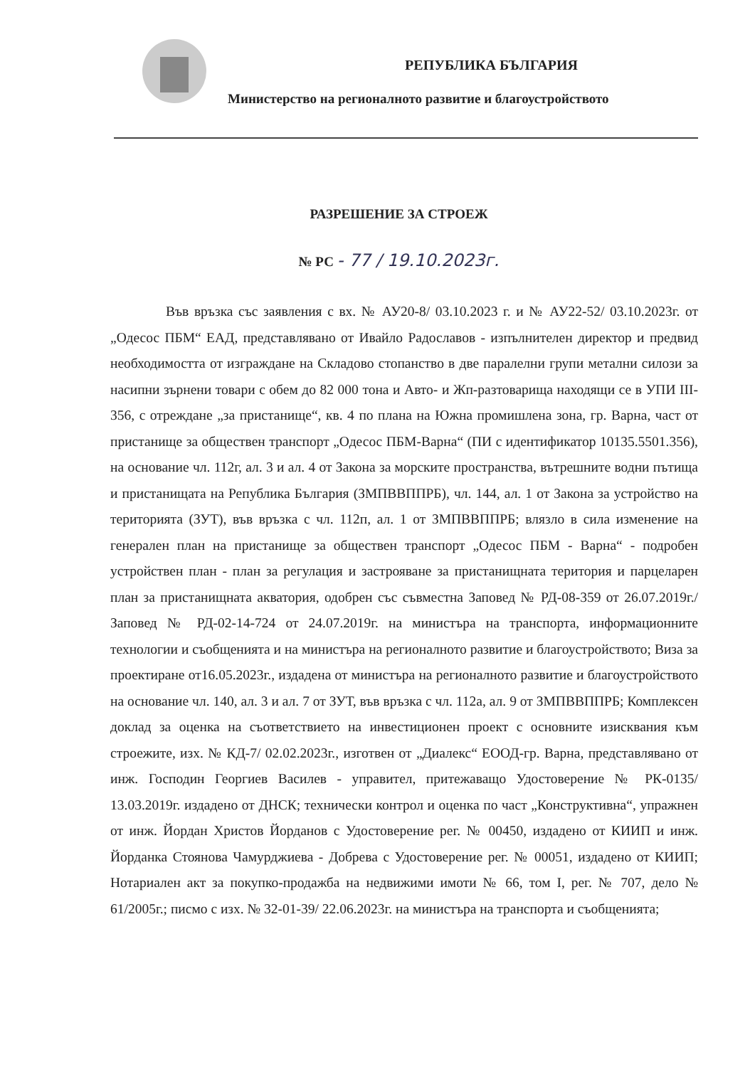РЕПУБЛИКА БЪЛГАРИЯ
Министерство на регионалното развитие и благоустройството
РАЗРЕШЕНИЕ ЗА СТРОЕЖ
№ РС - 77 / 19.10.2023г.
Във връзка със заявления с вх. № АУ20-8/ 03.10.2023 г. и № АУ22-52/ 03.10.2023г. от „Одесос ПБМ“ ЕАД, представлявано от Ивайло Радославов - изпълнителен директор и предвид необходимостта от изграждане на Складово стопанство в две паралелни групи метални силози за насипни зърнени товари с обем до 82 000 тона и Авто- и Жп-разтоварища находящи се в УПИ III-356, с отреждане „за пристанище“, кв. 4 по плана на Южна промишлена зона, гр. Варна, част от пристанище за обществен транспорт „Одесос ПБМ-Варна“ (ПИ с идентификатор 10135.5501.356), на основание чл. 112г, ал. 3 и ал. 4 от Закона за морските пространства, вътрешните водни пътища и пристанищата на Република България (ЗМПВВППРБ), чл. 144, ал. 1 от Закона за устройство на територията (ЗУТ), във връзка с чл. 112п, ал. 1 от ЗМПВВППРБ; влязло в сила изменение на генерален план на пристанище за обществен транспорт „Одесос ПБМ - Варна“ - подробен устройствен план - план за регулация и застрояване за пристанищната територия и парцеларен план за пристанищната акватория, одобрен със съвместна Заповед № РД-08-359 от 26.07.2019г./ Заповед № РД-02-14-724 от 24.07.2019г. на министъра на транспорта, информационните технологии и съобщенията и на министъра на регионалното развитие и благоустройството; Виза за проектиране от16.05.2023г., издадена от министъра на регионалното развитие и благоустройството на основание чл. 140, ал. 3 и ал. 7 от ЗУТ, във връзка с чл. 112а, ал. 9 от ЗМПВВППРБ; Комплексен доклад за оценка на съответствието на инвестиционен проект с основните изисквания към строежите, изх. № КД-7/ 02.02.2023г., изготвен от „Диалекс“ ЕООД-гр. Варна, представлявано от инж. Господин Георгиев Василев - управител, притежаващо Удостоверение № РК-0135/ 13.03.2019г. издадено от ДНСК; технически контрол и оценка по част „Конструктивна“, упражнен от инж. Йордан Христов Йорданов с Удостоверение рег. № 00450, издадено от КИИП и инж. Йорданка Стоянова Чамурджиева - Добрева с Удостоверение рег. № 00051, издадено от КИИП; Нотариален акт за покупко-продажба на недвижими имоти № 66, том I, рег. № 707, дело № 61/2005г.; писмо с изх. № 32-01-39/ 22.06.2023г. на министъра на транспорта и съобщенията;